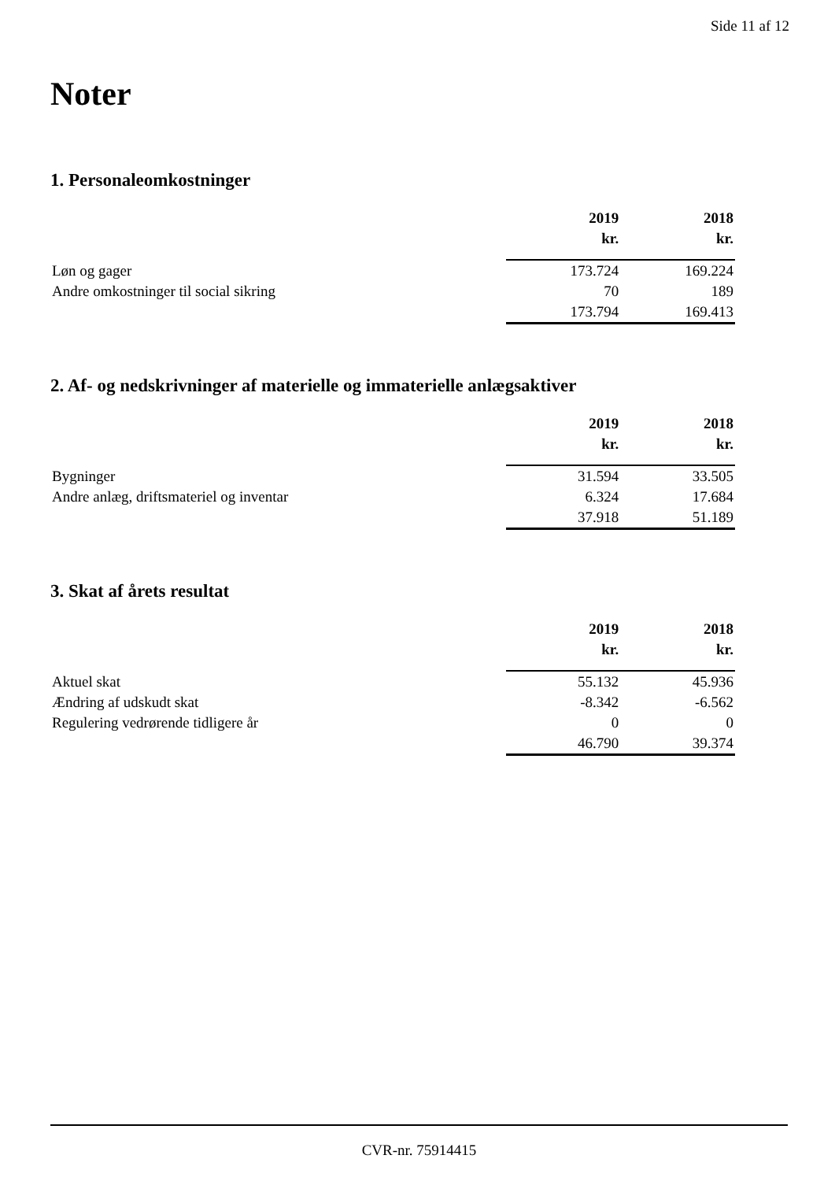Side 11 af 12
Noter
1. Personaleomkostninger
| | 2019 | 2018 |
| --- | --- | --- |
| | kr. | kr. |
| Løn og gager | 173.724 | 169.224 |
| Andre omkostninger til social sikring | 70 | 189 |
| | 173.794 | 169.413 |
2. Af- og nedskrivninger af materielle og immaterielle anlægsaktiver
| | 2019 | 2018 |
| --- | --- | --- |
| | kr. | kr. |
| Bygninger | 31.594 | 33.505 |
| Andre anlæg, driftsmateriel og inventar | 6.324 | 17.684 |
| | 37.918 | 51.189 |
3. Skat af årets resultat
| | 2019 | 2018 |
| --- | --- | --- |
| | kr. | kr. |
| Aktuel skat | 55.132 | 45.936 |
| Ændring af udskudt skat | -8.342 | -6.562 |
| Regulering vedrørende tidligere år | 0 | 0 |
| | 46.790 | 39.374 |
CVR-nr. 75914415